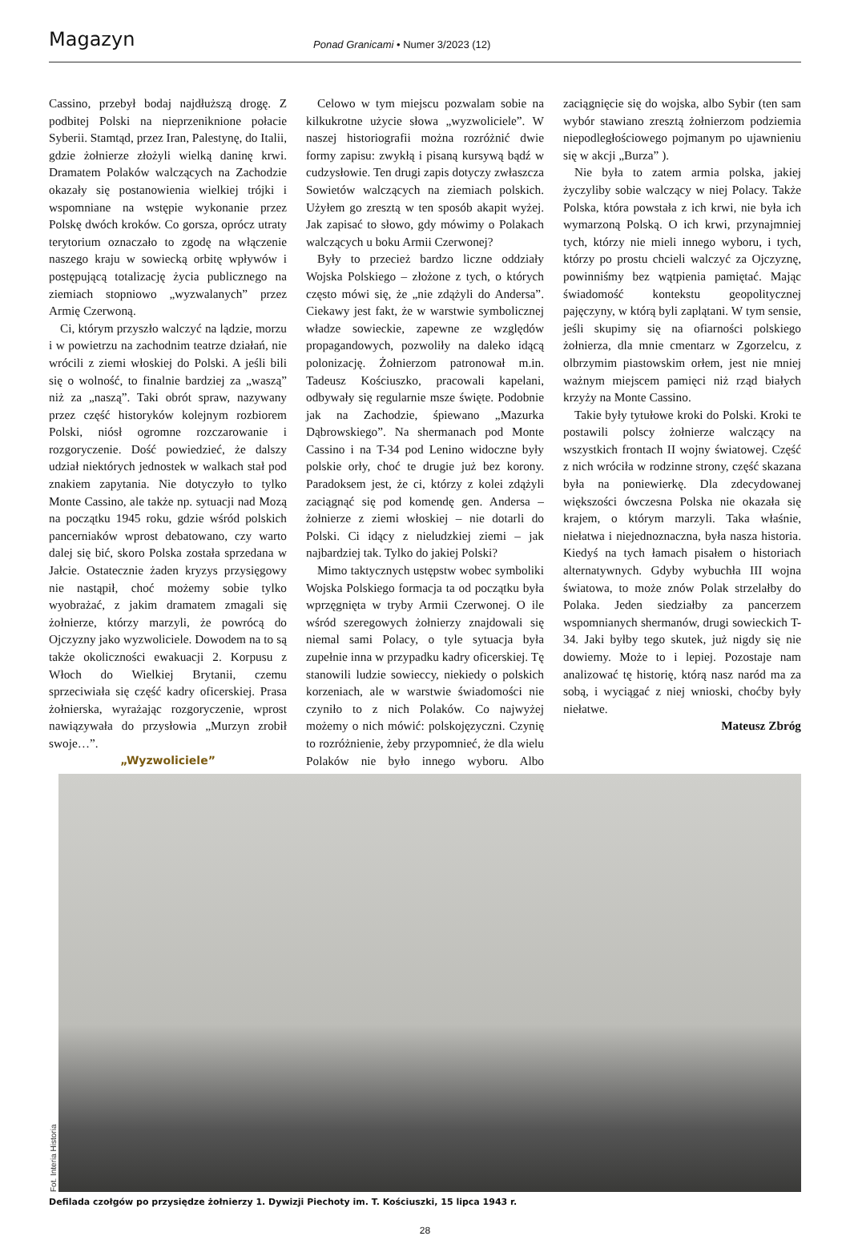Magazyn
Ponad Granicami • Numer 3/2023 (12)
Cassino, przebył bodaj najdłuższą drogę. Z podbitej Polski na nieprzeniknione połacie Syberii. Stamtąd, przez Iran, Palestynę, do Italii, gdzie żołnierze złożyli wielką daninę krwi. Dramatem Polaków walczących na Zachodzie okazały się postanowienia wielkiej trójki i wspomniane na wstępie wykonanie przez Polskę dwóch kroków. Co gorsza, oprócz utraty terytorium oznaczało to zgodę na włączenie naszego kraju w sowiecką orbitę wpływów i postępującą totalizację życia publicznego na ziemiach stopniowo „wyzwalanych” przez Armię Czerwoną.
Ci, którym przyszło walczyć na lądzie, morzu i w powietrzu na zachodnim teatrze działań, nie wrócili z ziemi włoskiej do Polski. A jeśli bili się o wolność, to finalnie bardziej za „waszą” niż za „naszą”. Taki obrót spraw, nazywany przez część historyków kolejnym rozbiorem Polski, niósł ogromne rozczarowanie i rozgoryczenie. Dość powiedzieć, że dalszy udział niektórych jednostek w walkach stał pod znakiem zapytania. Nie dotyczyło to tylko Monte Cassino, ale także np. sytuacji nad Mozą na początku 1945 roku, gdzie wśród polskich pancerniaków wprost debatowano, czy warto dalej się bić, skoro Polska została sprzedana w Jałcie. Ostatecznie żaden kryzys przysięgowy nie nastąpił, choć możemy sobie tylko wyobrażać, z jakim dramatem zmagali się żołnierze, którzy marzyli, że powrócą do Ojczyzny jako wyzwoliciele. Dowodem na to są także okoliczności ewakuacji 2. Korpusu z Włoch do Wielkiej Brytanii, czemu sprzeciwiała się część kadry oficerskiej. Prasa żołnierska, wyrażając rozgoryczenie, wprost nawiązywała do przysłowia „Murzyn zrobił swoje…”.
„Wyzwoliciele”
Celowo w tym miejscu pozwalam sobie na kilkukrotne użycie słowa „wyzwoliciele”. W naszej historiografii można rozróżnić dwie formy zapisu: zwykłą i pisaną kursywą bądź w cudzysłowie. Ten drugi zapis dotyczy zwłaszcza Sowietów walczących na ziemiach polskich. Użyłem go zresztą w ten sposób akapit wyżej. Jak zapisać to słowo, gdy mówimy o Polakach walczących u boku Armii Czerwonej?
Były to przecież bardzo liczne oddziały Wojska Polskiego – złożone z tych, o których często mówi się, że „nie zdążyli do Andersa”. Ciekawy jest fakt, że w warstwie symbolicznej władze sowieckie, zapewne ze względów propagandowych, pozwoliły na daleko idącą polonizację. Żołnierzom patronował m.in. Tadeusz Kościuszko, pracowali kapelani, odbywały się regularnie msze święte. Podobnie jak na Zachodzie, śpiewano „Mazurka Dąbrowskiego”. Na shermanach pod Monte Cassino i na T-34 pod Lenino widoczne były polskie orły, choć te drugie już bez korony. Paradoksem jest, że ci, którzy z kolei zdążyli zaciągnąć się pod komendę gen. Andersa – żołnierze z ziemi włoskiej – nie dotarli do Polski. Ci idący z nieludzkiej ziemi – jak najbardziej tak. Tylko do jakiej Polski?
Mimo taktycznych ustępstw wobec symboliki Wojska Polskiego formacja ta od początku była wprzęgnięta w tryby Armii Czerwonej. O ile wśród szeregowych żołnierzy znajdowali się niemal sami Polacy, o tyle sytuacja była zupełnie inna w przypadku kadry oficerskiej. Tę stanowili ludzie sowieccy, niekiedy o polskich korzeniach, ale w warstwie świadomości nie czyniło to z nich Polaków. Co najwyżej możemy o nich mówić: polskojęzyczni. Czynię to rozróżnienie, żeby przypomnieć, że dla wielu Polaków nie było innego wyboru. Albo zaciągnięcie się do wojska, albo Sybir (ten sam wybór stawiano zresztą żołnierzom podziemia niepodległościowego pojmanym po ujawnieniu się w akcji „Burza” ).
Nie była to zatem armia polska, jakiej życzyliby sobie walczący w niej Polacy. Także Polska, która powstała z ich krwi, nie była ich wymarzoną Polską. O ich krwi, przynajmniej tych, którzy nie mieli innego wyboru, i tych, którzy po prostu chcieli walczyć za Ojczyznę, powinniśmy bez wątpienia pamiętać. Mając świadomość kontekstu geopolitycznej pajęczyny, w którą byli zaplątani. W tym sensie, jeśli skupimy się na ofiarności polskiego żołnierza, dla mnie cmentarz w Zgorzelcu, z olbrzymim piastowskim orłem, jest nie mniej ważnym miejscem pamięci niż rząd białych krzyży na Monte Cassino.
Takie były tytułowe kroki do Polski. Kroki te postawili polscy żołnierze walczący na wszystkich frontach II wojny światowej. Część z nich wróciła w rodzinne strony, część skazana była na poniewierkę. Dla zdecydowanej większości ówczesna Polska nie okazała się krajem, o którym marzyli. Taka właśnie, niełatwa i niejednoznaczna, była nasza historia. Kiedyś na tych łamach pisałem o historiach alternatywnych. Gdyby wybuchła III wojna światowa, to może znów Polak strzelałby do Polaka. Jeden siedziałby za pancerzem wspomnianych shermanów, drugi sowieckich T-34. Jaki byłby tego skutek, już nigdy się nie dowiemy. Może to i lepiej. Pozostaje nam analizować tę historię, którą nasz naród ma za sobą, i wyciągać z niej wnioski, choćby były niełatwe.
Mateusz Zbróg
Fot. Interia Historia
Defilada czołgów po przysiędze żołnierzy 1. Dywizji Piechoty im. T. Kościuszki, 15 lipca 1943 r.
28